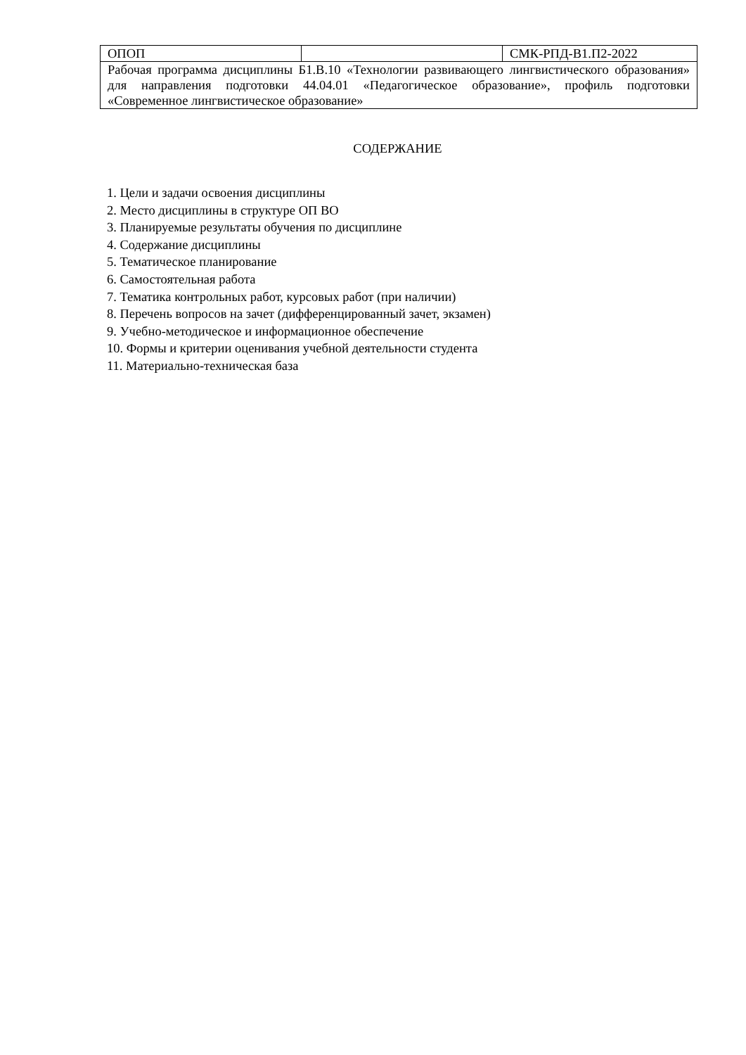| ОПОП | | СМК-РПД-В1.П2-2022 |
| Рабочая программа дисциплины Б1.В.10 «Технологии развивающего лингвистического образования» для направления подготовки 44.04.01 «Педагогическое образование», профиль подготовки «Современное лингвистическое образование» | | |
СОДЕРЖАНИЕ
1. Цели и задачи освоения дисциплины
2. Место дисциплины в структуре ОП ВО
3. Планируемые результаты обучения по дисциплине
4. Содержание дисциплины
5. Тематическое планирование
6. Самостоятельная работа
7. Тематика контрольных работ, курсовых работ (при наличии)
8. Перечень вопросов на зачет (дифференцированный зачет, экзамен)
9. Учебно-методическое и информационное обеспечение
10. Формы и критерии оценивания учебной деятельности студента
11. Материально-техническая база